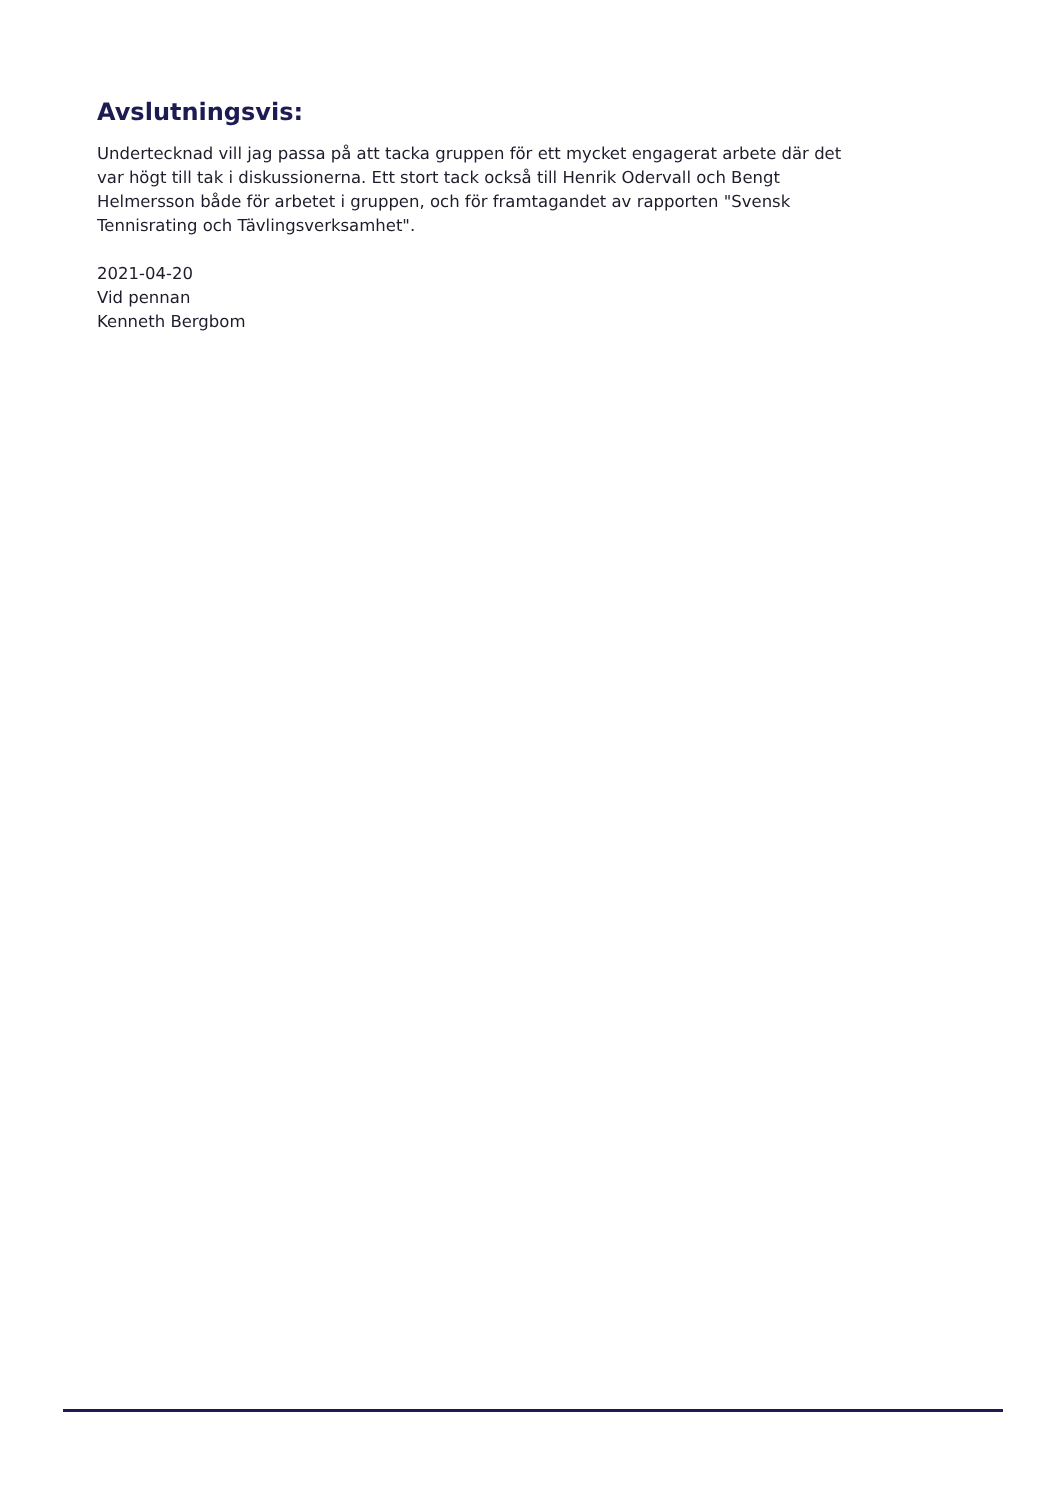Avslutningsvis:
Undertecknad vill jag passa på att tacka gruppen för ett mycket engagerat arbete där det var högt till tak i diskussionerna. Ett stort tack också till Henrik Odervall och Bengt Helmersson både för arbetet i gruppen, och för framtagandet av rapporten "Svensk Tennisrating och Tävlingsverksamhet".
2021-04-20
Vid pennan
Kenneth Bergbom